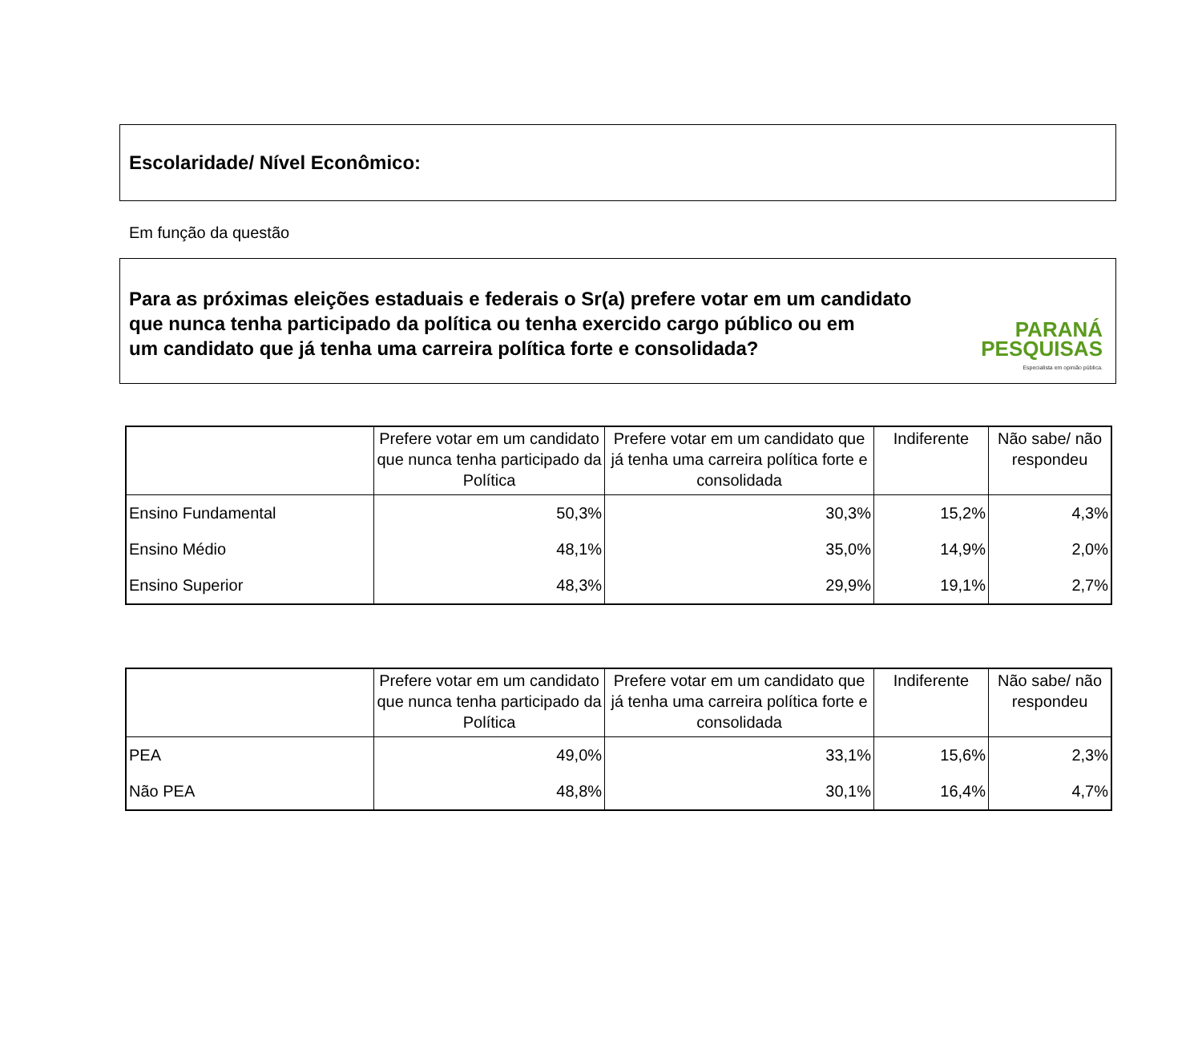Escolaridade/ Nível Econômico:
Em função da questão
Para as próximas eleições estaduais e federais o Sr(a) prefere votar em um candidato
que nunca tenha participado da política ou tenha exercido cargo público ou em
um candidato que já tenha uma carreira política forte e consolidada?
PARANÁ
PESQUISAS
Especialista em opinião pública.
| | Prefere votar em um candidato que nunca tenha participado da Política | Prefere votar em um candidato que já tenha uma carreira política forte e consolidada | Indiferente | Não sabe/ não respondeu |
| --- | --- | --- | --- | --- |
| Ensino Fundamental | 50,3% | 30,3% | 15,2% | 4,3% |
| Ensino Médio | 48,1% | 35,0% | 14,9% | 2,0% |
| Ensino Superior | 48,3% | 29,9% | 19,1% | 2,7% |
| | Prefere votar em um candidato que nunca tenha participado da Política | Prefere votar em um candidato que já tenha uma carreira política forte e consolidada | Indiferente | Não sabe/ não respondeu |
| --- | --- | --- | --- | --- |
| PEA | 49,0% | 33,1% | 15,6% | 2,3% |
| Não PEA | 48,8% | 30,1% | 16,4% | 4,7% |